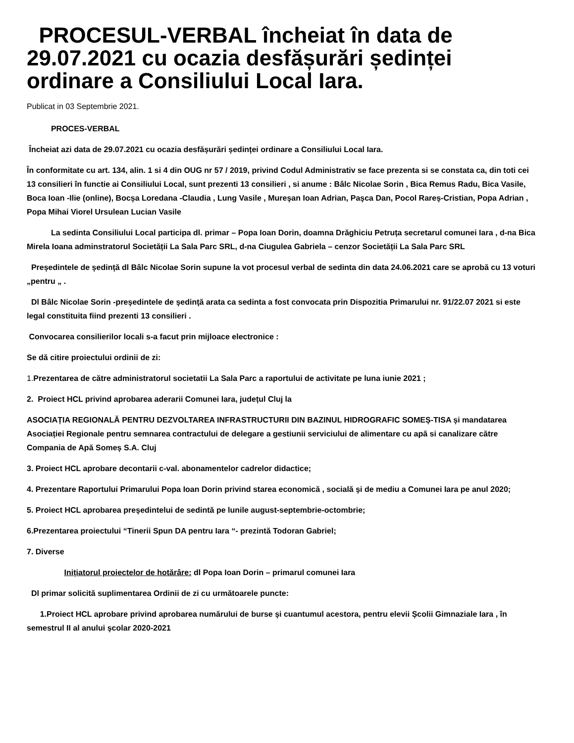PROCESUL-VERBAL încheiat în data de 29.07.2021 cu ocazia desfășurări ședinței ordinare a Consiliului Local Iara.
Publicat in 03 Septembrie 2021.
PROCES-VERBAL
Încheiat azi data de 29.07.2021 cu ocazia desfășurări ședinței ordinare a Consiliului Local Iara.
În conformitate cu art. 134, alin. 1 si 4 din OUG nr 57 / 2019, privind Codul Administrativ se face prezenta si se constata ca, din toti cei 13 consilieri în functie ai Consiliului Local, sunt prezenti 13 consilieri , si anume : Bâlc Nicolae Sorin , Bica Remus Radu, Bica Vasile, Boca Ioan -Ilie (online), Bocșa Loredana -Claudia , Lung Vasile , Mureşan Ioan Adrian, Paşca Dan, Pocol Rareș-Cristian, Popa Adrian , Popa Mihai Viorel Ursulean Lucian Vasile
La sedinta Consiliului Local participa dl. primar – Popa Ioan Dorin, doamna Drăghiciu Petruța secretarul comunei Iara , d-na Bica Mirela Ioana adminstratorul Societății La Sala Parc SRL, d-na Ciugulea Gabriela – cenzor Societății La Sala Parc SRL
Președintele de ședință dl Bâlc Nicolae Sorin supune la vot procesul verbal de sedinta din data 24.06.2021 care se aprobă cu 13 voturi „pentru „ .
Dl Bâlc Nicolae Sorin -preşedintele de şedinţă arata ca sedinta a fost convocata prin Dispozitia Primarului nr. 91/22.07 2021 si este legal constituita fiind prezenti 13 consilieri .
Convocarea consilierilor locali s-a facut prin mijloace electronice :
Se dă citire proiectului ordinii de zi:
1. Prezentarea de către administratorul societatii La Sala Parc a raportului de activitate pe luna iunie 2021 ;
2. Proiect HCL privind aprobarea aderarii Comunei Iara, județul Cluj la
ASOCIAȚIA REGIONALĂ PENTRU DEZVOLTAREA INFRASTRUCTURII DIN BAZINUL HIDROGRAFIC SOMEȘ-TISA și mandatarea Asociației Regionale pentru semnarea contractului de delegare a gestiunii serviciului de alimentare cu apă si canalizare către Compania de Apă Someș S.A. Cluj
3. Proiect HCL aprobare decontarii c-val. abonamentelor cadrelor didactice;
4. Prezentare Raportului Primarului Popa Ioan Dorin privind starea economică , socială şi de mediu a Comunei Iara pe anul 2020;
5. Proiect HCL aprobarea preşedintelui de sedintă pe lunile august-septembrie-octombrie;
6.Prezentarea proiectului “Tinerii Spun DA pentru Iara “- prezintă Todoran Gabriel;
7. Diverse
Inițiatorul proiectelor de hotărâre: dl Popa Ioan Dorin – primarul comunei Iara
Dl primar solicită suplimentarea Ordinii de zi cu următoarele puncte:
1.Proiect HCL aprobare privind aprobarea numărului de burse şi cuantumul acestora, pentru elevii Școlii Gimnaziale Iara , în semestrul II al anului şcolar 2020-2021